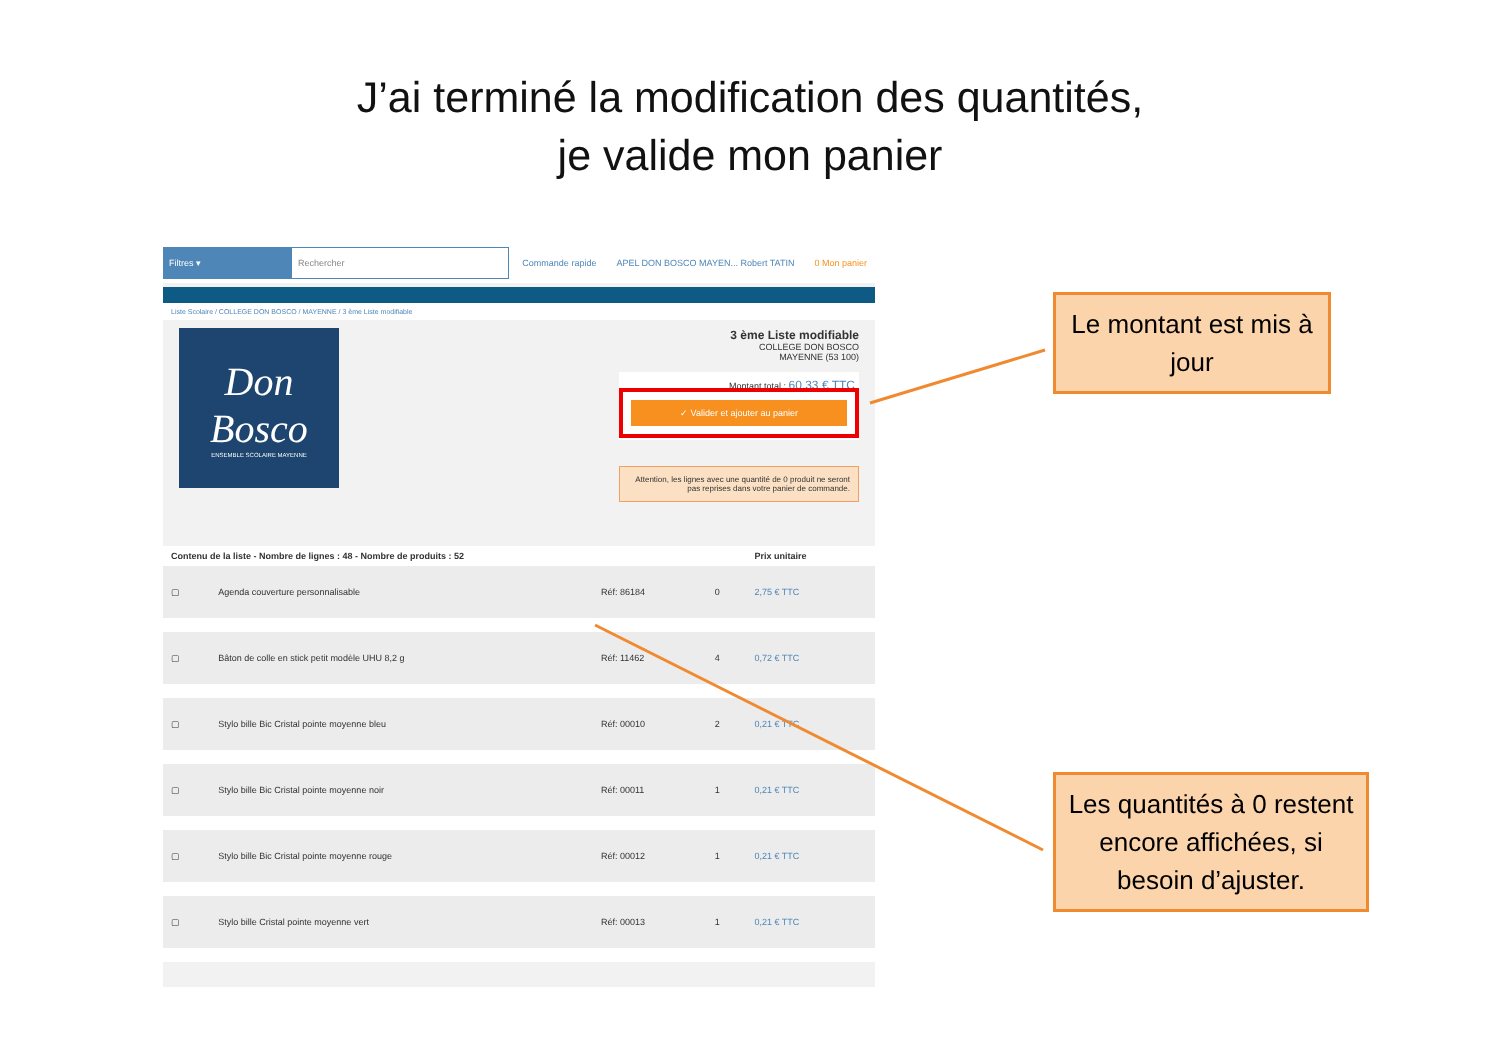J’ai terminé la modification des quantités,
je valide mon panier
Filtres ▾
Rechercher
Commande rapide APEL DON BOSCO MAYEN... Robert TATIN 0 Mon panier
Liste Scolaire / COLLEGE DON BOSCO / MAYENNE / 3 ème Liste modifiable
Don Bosco
ENSEMBLE SCOLAIRE MAYENNE
3 ème Liste modifiable
COLLEGE DON BOSCO
MAYENNE (53 100)
Montant total : 60,33 € TTC
✓ Valider et ajouter au panier
Attention, les lignes avec une quantité de 0 produit ne seront pas reprises dans votre panier de commande.
| Contenu de la liste - Nombre de lignes : 48 - Nombre de produits : 52 | | | | Prix unitaire |
| --- | --- | --- | --- | --- |
| ▢ | Agenda couverture personnalisable | Réf: 86184 | 0 | 2,75 € TTC |
| ▢ | Bâton de colle en stick petit modèle UHU 8,2 g | Réf: 11462 | 4 | 0,72 € TTC |
| ▢ | Stylo bille Bic Cristal pointe moyenne bleu | Réf: 00010 | 2 | 0,21 € TTC |
| ▢ | Stylo bille Bic Cristal pointe moyenne noir | Réf: 00011 | 1 | 0,21 € TTC |
| ▢ | Stylo bille Bic Cristal pointe moyenne rouge | Réf: 00012 | 1 | 0,21 € TTC |
| ▢ | Stylo bille Cristal pointe moyenne vert | Réf: 00013 | 1 | 0,21 € TTC |
Le montant est mis à jour
Les quantités à 0 restent encore affichées, si besoin d’ajuster.